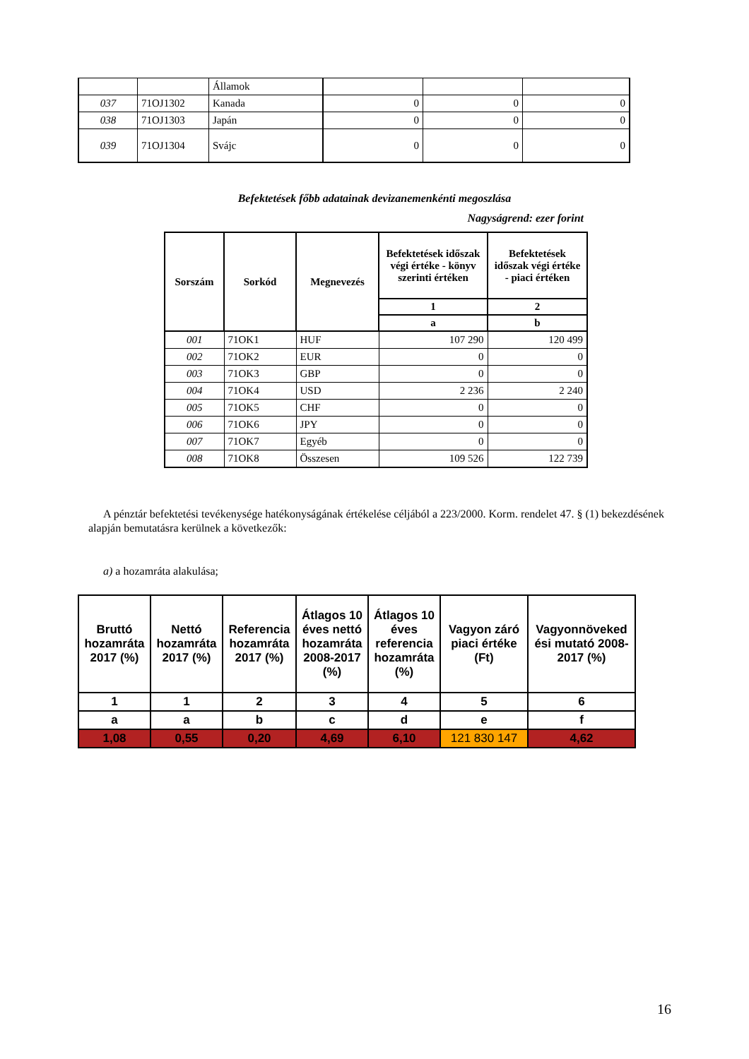| | | Államok | | | |
| 037 | 71OJ1302 | Kanada | 0 | 0 | 0 |
| 038 | 71OJ1303 | Japán | 0 | 0 | 0 |
| 039 | 71OJ1304 | Svájc | 0 | 0 | 0 |
Befektetések főbb adatainak devizanemenkénti megoszlása
Nagyságrend: ezer forint
| Sorszám | Sorkód | Megnevezés | Befektetések időszak végi értéke - könyv szerinti értéken | Befektetések időszak végi értéke - piaci értéken |
| --- | --- | --- | --- | --- |
| | | | 1 | 2 |
| | | | a | b |
| 001 | 71OK1 | HUF | 107 290 | 120 499 |
| 002 | 71OK2 | EUR | 0 | 0 |
| 003 | 71OK3 | GBP | 0 | 0 |
| 004 | 71OK4 | USD | 2 236 | 2 240 |
| 005 | 71OK5 | CHF | 0 | 0 |
| 006 | 71OK6 | JPY | 0 | 0 |
| 007 | 71OK7 | Egyéb | 0 | 0 |
| 008 | 71OK8 | Összesen | 109 526 | 122 739 |
A pénztár befektetési tevékenysége hatékonyságának értékelése céljából a 223/2000. Korm. rendelet 47. § (1) bekezdésének alapján bemutatásra kerülnek a következők:
a) a hozamráta alakulása;
| Bruttó hozamráta 2017 (%) | Nettó hozamráta 2017 (%) | Referencia hozamráta 2017 (%) | Átlagos 10 éves nettó hozamráta 2008-2017 (%) | Átlagos 10 éves referencia hozamráta (%) | Vagyon záró piaci értéke (Ft) | Vagyonnöveked ési mutató 2008-2017 (%) |
| --- | --- | --- | --- | --- | --- | --- |
| 1 | 1 | 2 | 3 | 4 | 5 | 6 |
| a | a | b | c | d | e | f |
| 1,08 | 0,55 | 0,20 | 4,69 | 6,10 | 121 830 147 | 4,62 |
16